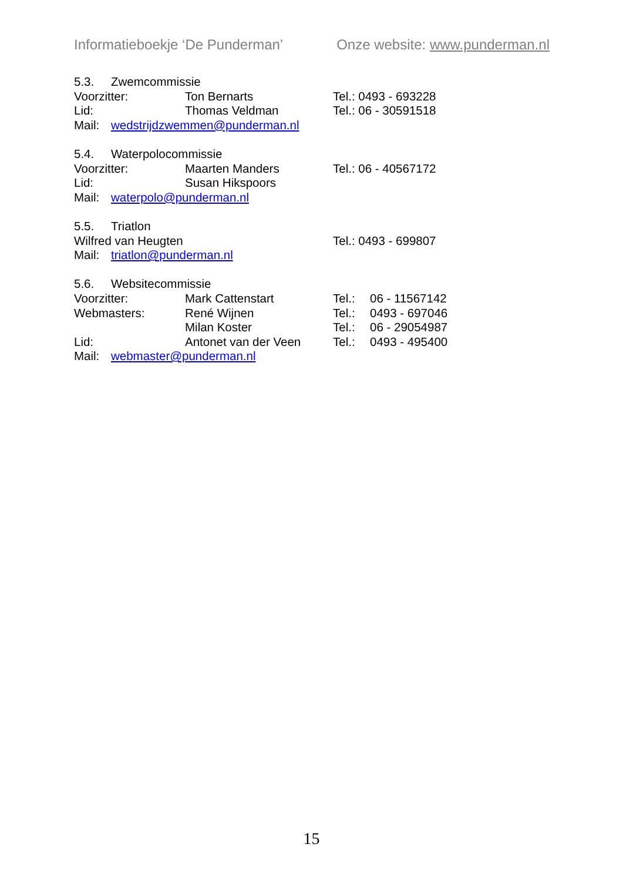Informatieboekje ‘De Punderman’ Onze website: www.punderman.nl
5.3. Zwemcommissie
Voorzitter: Ton Bernarts Tel.: 0493 - 693228
Lid: Thomas Veldman Tel.: 06 - 30591518
Mail: wedstrijdzwemmen@punderman.nl
5.4. Waterpolocommissie
Voorzitter: Maarten Manders Tel.: 06 - 40567172
Lid: Susan Hikspoors
Mail: waterpolo@punderman.nl
5.5. Triatlon
Wilfred van Heugten Tel.: 0493 - 699807
Mail: triatlon@punderman.nl
5.6. Websitecommissie
Voorzitter: Mark Cattenstart Tel.: 06 - 11567142
Webmasters: René Wijnen Tel.: 0493 - 697046
Milan Koster Tel.: 06 - 29054987
Lid: Antonet van der Veen Tel.: 0493 - 495400
Mail: webmaster@punderman.nl
15